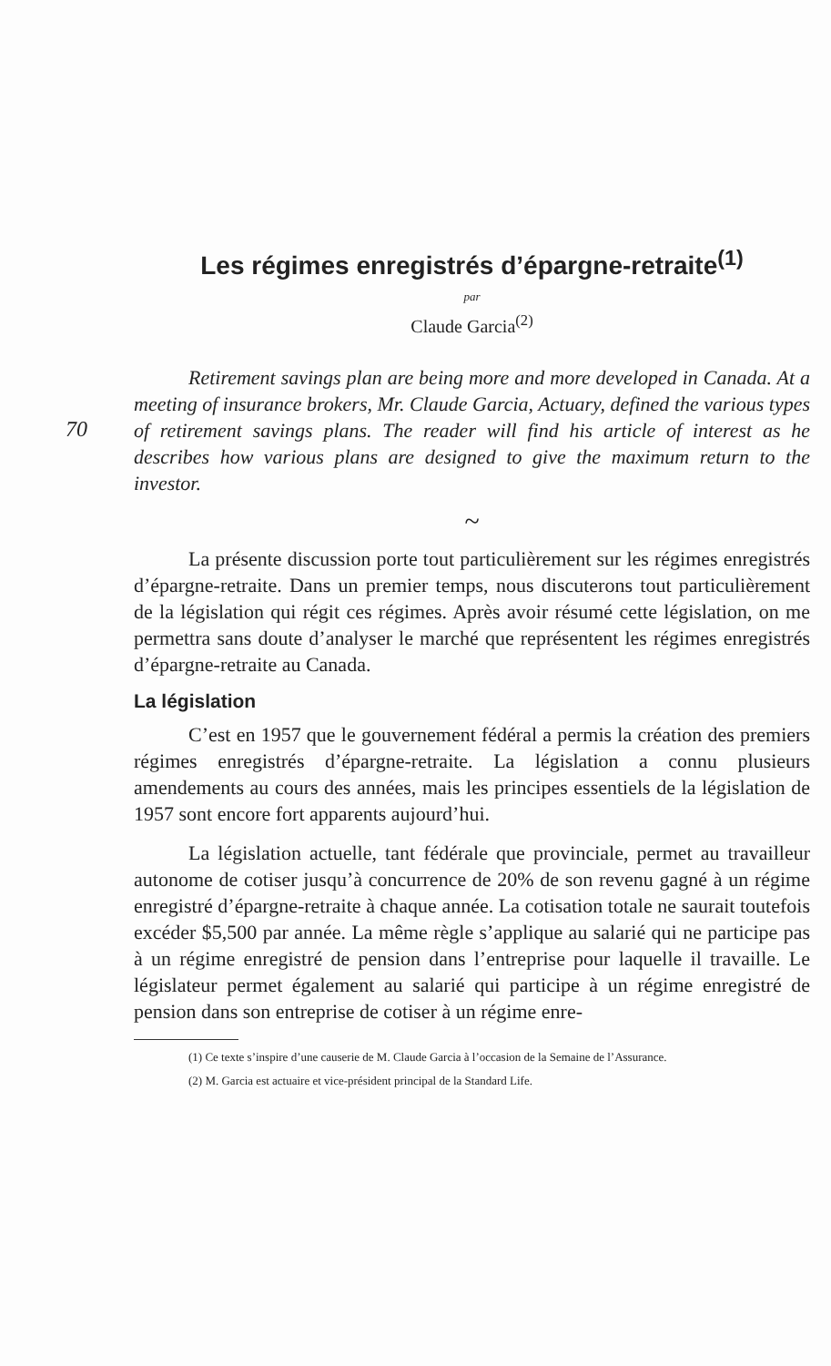Les régimes enregistrés d’épargne-retraite<sup>(1)</sup>
par
Claude Garcia<sup>(2)</sup>
70
Retirement savings plan are being more and more developed in Canada. At a meeting of insurance brokers, Mr. Claude Garcia, Actuary, defined the various types of retirement savings plans. The reader will find his article of interest as he describes how various plans are designed to give the maximum return to the investor.
~
La présente discussion porte tout particulièrement sur les régimes enregistrés d’épargne-retraite. Dans un premier temps, nous discuterons tout particulièrement de la législation qui régit ces régimes. Après avoir résumé cette législation, on me permettra sans doute d’analyser le marché que représentent les régimes enregistrés d’épargne-retraite au Canada.
La législation
C’est en 1957 que le gouvernement fédéral a permis la création des premiers régimes enregistrés d’épargne-retraite. La législation a connu plusieurs amendements au cours des années, mais les principes essentiels de la législation de 1957 sont encore fort apparents aujourd’hui.
La législation actuelle, tant fédérale que provinciale, permet au travailleur autonome de cotiser jusqu’à concurrence de 20% de son revenu gagné à un régime enregistré d’épargne-retraite à chaque année. La cotisation totale ne saurait toutefois excéder $5,500 par année. La même règle s’applique au salarié qui ne participe pas à un régime enregistré de pension dans l’entreprise pour laquelle il travaille. Le législateur permet également au salarié qui participe à un régime enregistré de pension dans son entreprise de cotiser à un régime enre-
(1) Ce texte s’inspire d’une causerie de M. Claude Garcia à l’occasion de la Semaine de l’Assurance.
(2) M. Garcia est actuaire et vice-président principal de la Standard Life.